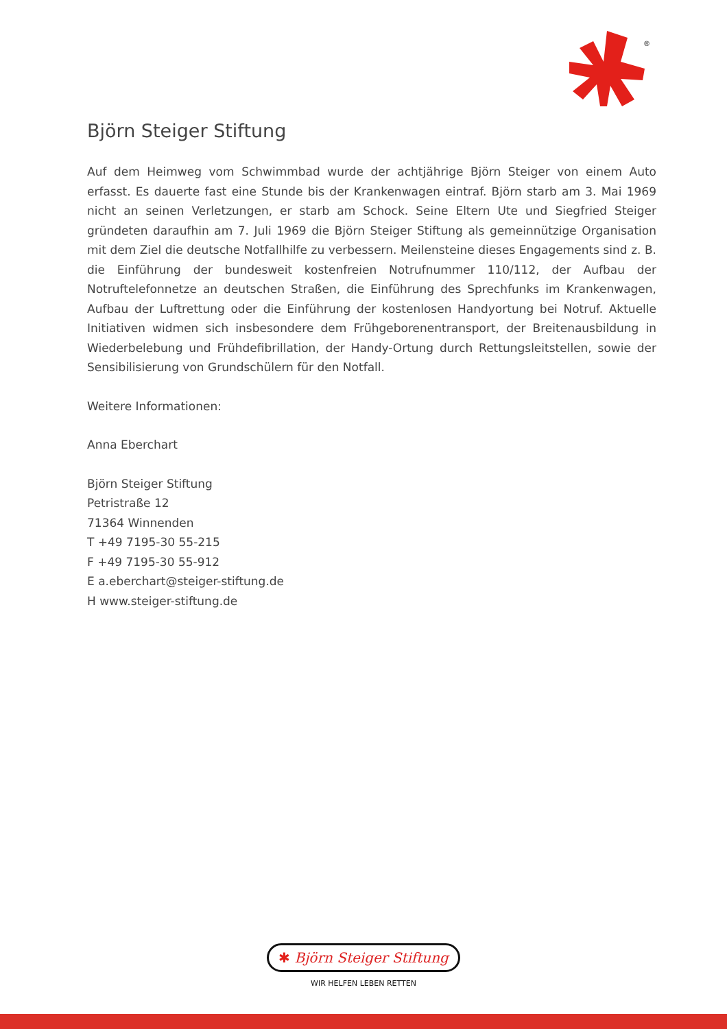®
Björn Steiger Stiftung
Auf dem Heimweg vom Schwimmbad wurde der achtjährige Björn Steiger von einem Auto erfasst. Es dauerte fast eine Stunde bis der Krankenwagen eintraf. Björn starb am 3. Mai 1969 nicht an seinen Verletzungen, er starb am Schock. Seine Eltern Ute und Siegfried Steiger gründeten daraufhin am 7. Juli 1969 die Björn Steiger Stiftung als gemeinnützige Organisation mit dem Ziel die deutsche Notfallhilfe zu verbessern. Meilensteine dieses Engagements sind z. B. die Einführung der bundesweit kostenfreien Notrufnummer 110/112, der Aufbau der Notruftelefonnetze an deutschen Straßen, die Einführung des Sprechfunks im Krankenwagen, Aufbau der Luftrettung oder die Einführung der kostenlosen Handyortung bei Notruf. Aktuelle Initiativen widmen sich insbesondere dem Frühgeborenentransport, der Breitenausbildung in Wiederbelebung und Frühdefibrillation, der Handy-Ortung durch Rettungsleitstellen, sowie der Sensibilisierung von Grundschülern für den Notfall.
Weitere Informationen:
Anna Eberchart
Björn Steiger Stiftung
Petristraße 12
71364 Winnenden
T +49 7195-30 55-215
F +49 7195-30 55-912
E a.eberchart@steiger-stiftung.de
H www.steiger-stiftung.de
✱ Björn Steiger Stiftung
WIR HELFEN LEBEN RETTEN